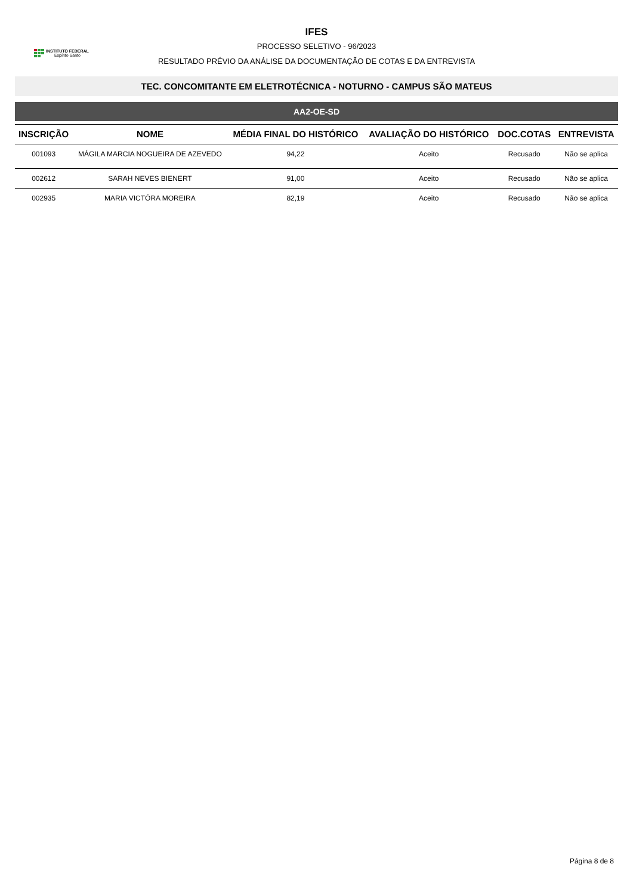INSTITUTO FEDERAL
Espírito Santo
IFES
PROCESSO SELETIVO - 96/2023
RESULTADO PRÉVIO DA ANÁLISE DA DOCUMENTAÇÃO DE COTAS E DA ENTREVISTA
TEC. CONCOMITANTE EM ELETROTÉCNICA - NOTURNO - CAMPUS SÃO MATEUS
AA2-OE-SD
| INSCRIÇÃO | NOME | MÉDIA FINAL DO HISTÓRICO | AVALIAÇÃO DO HISTÓRICO | DOC.COTAS | ENTREVISTA |
| --- | --- | --- | --- | --- | --- |
| 001093 | MÁGILA MARCIA NOGUEIRA DE AZEVEDO | 94,22 | Aceito | Recusado | Não se aplica |
| 002612 | SARAH NEVES BIENERT | 91,00 | Aceito | Recusado | Não se aplica |
| 002935 | MARIA VICTÓRA MOREIRA | 82,19 | Aceito | Recusado | Não se aplica |
Página 8 de 8